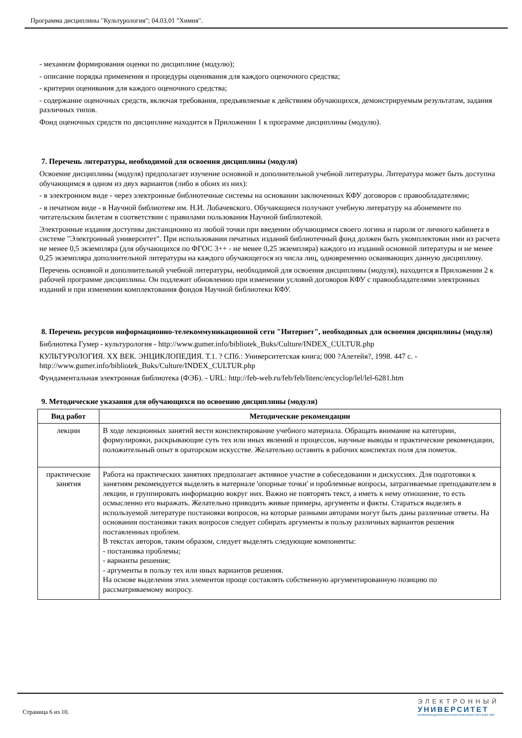Программа дисциплины "Культурология"; 04.03.01 "Химия".
- механизм формирования оценки по дисциплине (модулю);
- описание порядка применения и процедуры оценивания для каждого оценочного средства;
- критерии оценивания для каждого оценочного средства;
- содержание оценочных средств, включая требования, предъявляемые к действиям обучающихся, демонстрируемым результатам, задания различных типов.
Фонд оценочных средств по дисциплине находится в Приложении 1 к программе дисциплины (модулю).
7. Перечень литературы, необходимой для освоения дисциплины (модуля)
Освоение дисциплины (модуля) предполагает изучение основной и дополнительной учебной литературы. Литература может быть доступна обучающимся в одном из двух вариантов (либо в обоих из них):
- в электронном виде - через электронные библиотечные системы на основании заключенных КФУ договоров с правообладателями;
- в печатном виде - в Научной библиотеке им. Н.И. Лобачевского. Обучающиеся получают учебную литературу на абонементе по читательским билетам в соответствии с правилами пользования Научной библиотекой.
Электронные издания доступны дистанционно из любой точки при введении обучающимся своего логина и пароля от личного кабинета в системе "Электронный университет". При использовании печатных изданий библиотечный фонд должен быть укомплектован ими из расчета не менее 0,5 экземпляра (для обучающихся по ФГОС 3++ - не менее 0,25 экземпляра) каждого из изданий основной литературы и не менее 0,25 экземпляра дополнительной литературы на каждого обучающегося из числа лиц, одновременно осваивающих данную дисциплину.
Перечень основной и дополнительной учебной литературы, необходимой для освоения дисциплины (модуля), находится в Приложении 2 к рабочей программе дисциплины. Он подлежит обновлению при изменении условий договоров КФУ с правообладателями электронных изданий и при изменении комплектования фондов Научной библиотеки КФУ.
8. Перечень ресурсов информационно-телекоммуникационной сети "Интернет", необходимых для освоения дисциплины (модуля)
Библиотека Гумер - культурология - http://www.gumer.info/bibliotek_Buks/Culture/INDEX_CULTUR.php
КУЛЬТУРОЛОГИЯ. XX ВЕК. ЭНЦИКЛОПЕДИЯ. Т.1. ? СПб.: Университетская книга; 000 ?Алетейя?, 1998. 447 с. - http://www.gumer.info/bibliotek_Buks/Culture/INDEX_CULTUR.php
Фундаментальная электронная библиотека (ФЭБ). - URL: http://feb-web.ru/feb/feb/litenc/encyclop/lel/lel-6281.htm
9. Методические указания для обучающихся по освоению дисциплины (модуля)
| Вид работ | Методические рекомендации |
| --- | --- |
| лекции | В ходе лекционных занятий вести конспектирование учебного материала. Обращать внимание на категории, формулировки, раскрывающие суть тех или иных явлений и процессов, научные выводы и практические рекомендации, положительный опыт в ораторском искусстве. Желательно оставить в рабочих конспектах поля для пометок. |
| практические занятия | Работа на практических занятиях предполагает активное участие в собеседовании и дискуссиях. Для подготовки к занятиям рекомендуется выделять в материале 'опорные точки' и проблемные вопросы, затрагиваемые преподавателем в лекции, и группировать информацию вокруг них. Важно не повторять текст, а иметь к нему отношение, то есть осмысленно его выражать. Желательно приводить живые примеры, аргументы и факты. Стараться выделять в используемой литературе постановки вопросов, на которые разными авторами могут быть даны различные ответы. На основании постановки таких вопросов следует собирать аргументы в пользу различных вариантов решения поставленных проблем. В текстах авторов, таким образом, следует выделять следующие компоненты: - постановка проблемы; - варианты решения; - аргументы в пользу тех или иных вариантов решения. На основе выделения этих элементов проще составлять собственную аргументированную позицию по рассматриваемому вопросу. |
Страница 6 из 10.
ЭЛЕКТРОННЫЙ
УНИВЕРСИТЕТ
ИНФОРМАЦИОННО-АНАЛИТИЧЕСКАЯ СИСТЕМА КФУ